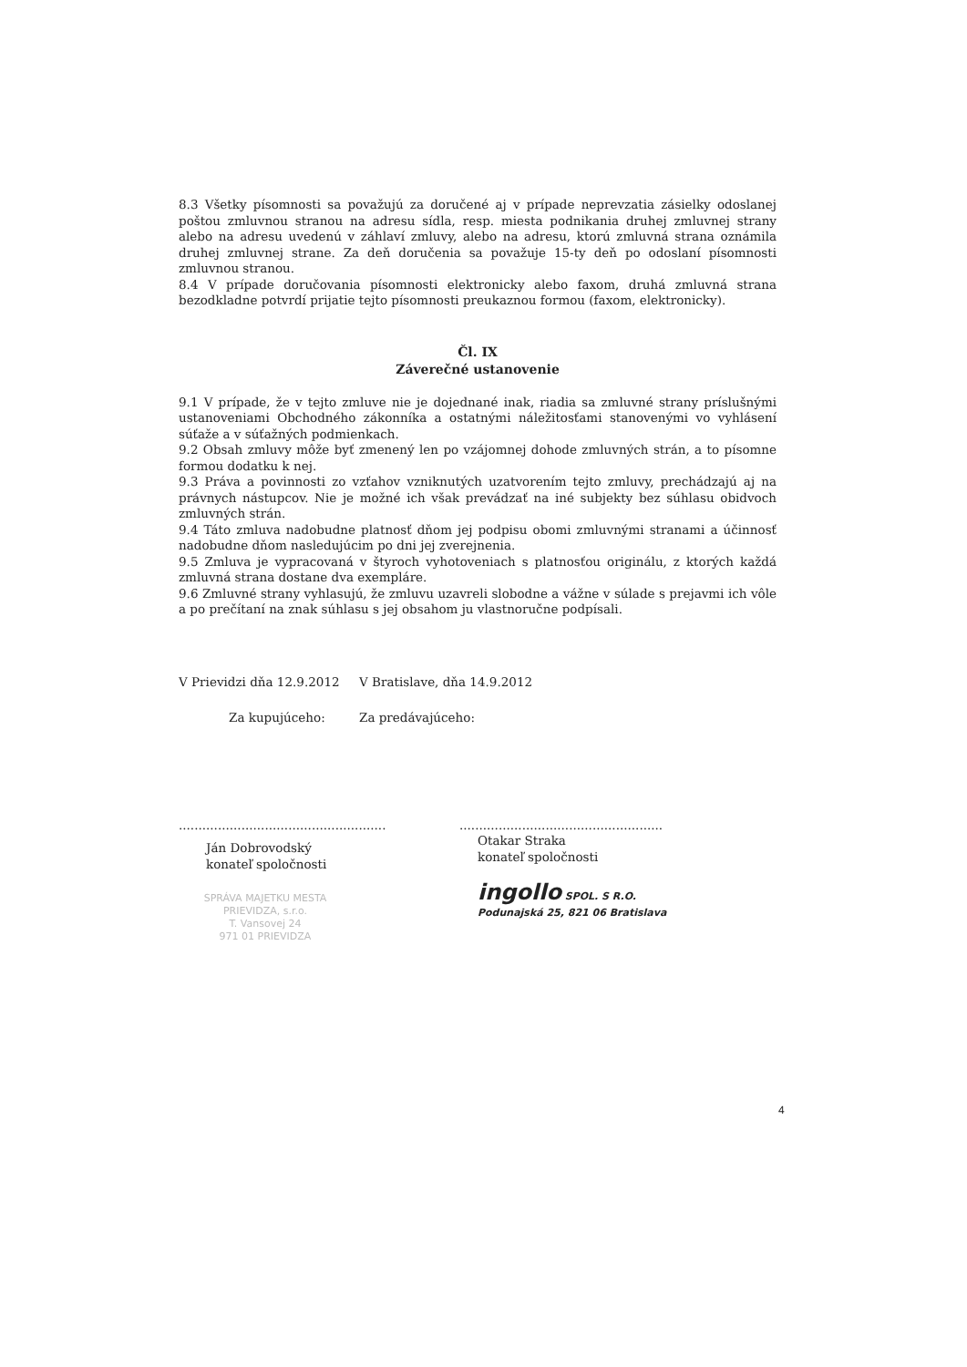8.3 Všetky písomnosti sa považujú za doručené aj v prípade neprevzatia zásielky odoslanej poštou zmluvnou stranou na adresu sídla, resp. miesta podnikania druhej zmluvnej strany alebo na adresu uvedenú v záhlaví zmluvy, alebo na adresu, ktorú zmluvná strana oznámila druhej zmluvnej strane. Za deň doručenia sa považuje 15-ty deň po odoslaní písomnosti zmluvnou stranou.
8.4 V prípade doručovania písomnosti elektronicky alebo faxom, druhá zmluvná strana bezodkladne potvrdí prijatie tejto písomnosti preukaznou formou (faxom, elektronicky).
Čl. IX
Záverečné ustanovenie
9.1 V prípade, že v tejto zmluve nie je dojednané inak, riadia sa zmluvné strany príslušnými ustanoveniami Obchodného zákonníka a ostatnými náležitosťami stanovenými vo vyhlásení súťaže a v súťažných podmienkach.
9.2 Obsah zmluvy môže byť zmenený len po vzájomnej dohode zmluvných strán, a to písomne formou dodatku k nej.
9.3 Práva a povinnosti zo vzťahov vzniknutých uzatvorením tejto zmluvy, prechádzajú aj na právnych nástupcov. Nie je možné ich však prevádzať na iné subjekty bez súhlasu obidvoch zmluvných strán.
9.4 Táto zmluva nadobudne platnosť dňom jej podpisu obomi zmluvnými stranami a účinnosť nadobudne dňom nasledujúcim po dni jej zverejnenia.
9.5 Zmluva je vypracovaná v štyroch vyhotoveniach s platnosťou originálu, z ktorých každá zmluvná strana dostane dva exempláre.
9.6 Zmluvné strany vyhlasujú, že zmluvu uzavreli slobodne a vážne v súlade s prejavmi ich vôle a po prečítaní na znak súhlasu s jej obsahom ju vlastnoručne podpísali.
V Prievidzi dňa 12.9.2012
Za kupujúceho:
.....................................................
Ján Dobrovodský
konateľ spoločnosti
SPRÁVA MAJETKU MESTA
PRIEVIDZA, s.r.o.
T. Vansovej 24
971 01 PRIEVIDZA
V Bratislave, dňa 14.9.2012
Za predávajúceho:
....................................................
Otakar Straka
konateľ spoločnosti
ingollo SPOL. S R.O.
Podunajská 25, 821 06 Bratislava
4